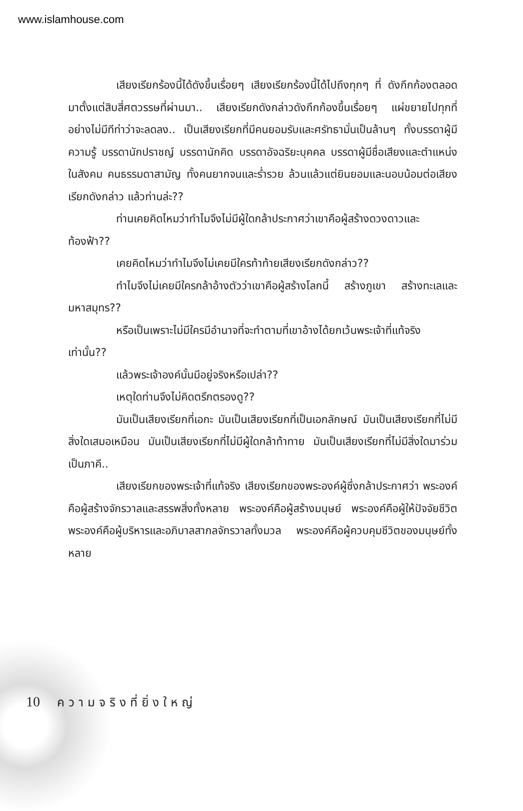www.islamhouse.com
เสียงเรียกร้องนี้ได้ดังขึ้นเรื่อยๆ เสียงเรียกร้องนี้ได้ไปถึงทุกๆ ที่ ดังกึกก้องตลอดมาตั้งแต่สิบสี่ศตวรรษที่ผ่านมา.. เสียงเรียกดังกล่าวดังกึกก้องขึ้นเรื่อยๆ แผ่ขยายไปทุกที่อย่างไม่มีทีท่าว่าจะลดลง.. เป็นเสียงเรียกที่มีคนยอมรับและศรัทธามั่นเป็นล้านๆ ทั้งบรรดาผู้มีความรู้ บรรดานักปราชญ์ บรรดานักคิด บรรดาอัจฉริยะบุคคล บรรดาผู้มีชื่อเสียงและตำแหน่งในสังคม คนธรรมดาสามัญ ทั้งคนยากจนและร่ำรวย ล้วนแล้วแต่ยินยอมและนอบน้อมต่อเสียงเรียกดังกล่าว แล้วท่านล่ะ??
ท่านเคยคิดไหมว่าทำไมจึงไม่มีผู้ใดกล้าประกาศว่าเขาคือผู้สร้างดวงดาวและท้องฟ้า??
เคยคิดไหมว่าทำไมจึงไม่เคยมีใครท้าท้ายเสียงเรียกดังกล่าว??
ทำไมจึงไม่เคยมีใครกล้าอ้างตัวว่าเขาคือผู้สร้างโลกนี้ สร้างภูเขา สร้างทะเลและมหาสมุทร??
หรือเป็นเพราะไม่มีใครมีอำนาจที่จะทำตามที่เขาอ้างได้ยกเว้นพระเจ้าที่แท้จริงเท่านั้น??
แล้วพระเจ้าองค์นั้นมีอยู่จริงหรือเปล่า??
เหตุใดท่านจึงไม่คิดตรึกตรองดู??
มันเป็นเสียงเรียกที่เอกะ มันเป็นเสียงเรียกที่เป็นเอกลักษณ์ มันเป็นเสียงเรียกที่ไม่มีสิ่งใดเสมอเหมือน มันเป็นเสียงเรียกที่ไม่มีผู้ใดกล้าท้าทาย มันเป็นเสียงเรียกที่ไม่มีสิ่งใดมาร่วมเป็นภาคี..
เสียงเรียกของพระเจ้าที่แท้จริง เสียงเรียกของพระองค์ผู้ซึ่งกล้าประกาศว่า พระองค์คือผู้สร้างจักรวาลและสรรพสิ่งทั้งหลาย พระองค์คือผู้สร้างมนุษย์ พระองค์คือผู้ให้ปัจจัยชีวิต พระองค์คือผู้บริหารและอภิบาลสากลจักรวาลทั้งมวล พระองค์คือผู้ควบคุมชีวิตของมนุษย์ทั้งหลาย
10 ความจริงที่ยิ่งใหญ่